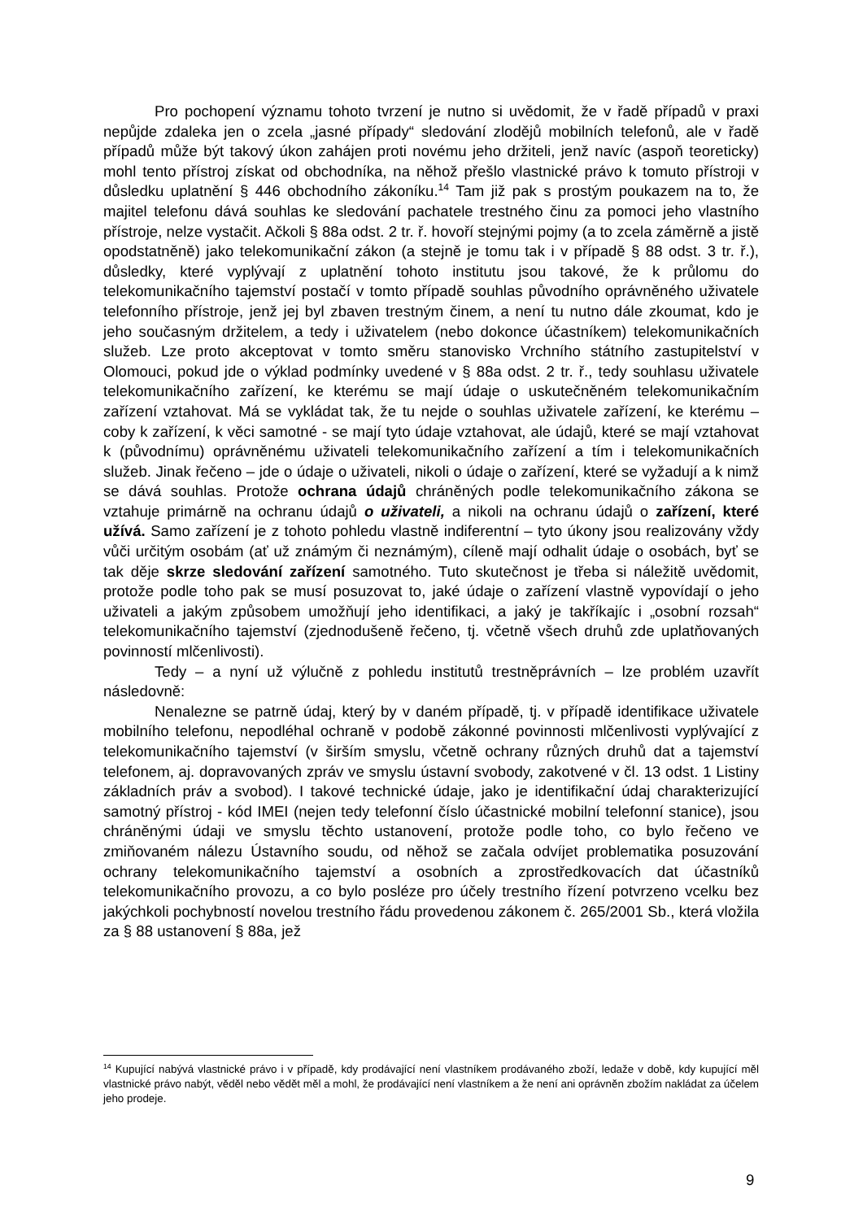Pro pochopení významu tohoto tvrzení je nutno si uvědomit, že v řadě případů v praxi nepůjde zdaleka jen o zcela „jasné případy“ sledování zlodějů mobilních telefonů, ale v řadě případů může být takový úkon zahájen proti novému jeho držiteli, jenž navíc (aspoň teoreticky) mohl tento přístroj získat od obchodníka, na něhož přešlo vlastnické právo k tomuto přístroji v důsledku uplatnění § 446 obchodního zákoníku.<sup>14</sup> Tam již pak s prostým poukazem na to, že majitel telefonu dává souhlas ke sledování pachatele trestného činu za pomoci jeho vlastního přístroje, nelze vystačit. Ačkoli § 88a odst. 2 tr. ř. hovoří stejnými pojmy (a to zcela záměrně a jistě opodstatněně) jako telekomunikační zákon (a stejně je tomu tak i v případě § 88 odst. 3 tr. ř.), důsledky, které vyplývají z uplatnění tohoto institutu jsou takové, že k průlomu do telekomunikačního tajemství postačí v tomto případě souhlas původního oprávněného uživatele telefonního přístroje, jenž jej byl zbaven trestným činem, a není tu nutno dále zkoumat, kdo je jeho současným držitelem, a tedy i uživatelem (nebo dokonce účastníkem) telekomunikačních služeb. Lze proto akceptovat v tomto směru stanovisko Vrchního státního zastupitelství v Olomouci, pokud jde o výklad podmínky uvedené v § 88a odst. 2 tr. ř., tedy souhlasu uživatele telekomunikačního zařízení, ke kterému se mají údaje o uskutečněném telekomunikačním zařízení vztahovat. Má se vykládat tak, že tu nejde o souhlas uživatele zařízení, ke kterému – coby k zařízení, k věci samotné - se mají tyto údaje vztahovat, ale údajů, které se mají vztahovat k (původnímu) oprávněnému uživateli telekomunikačního zařízení a tím i telekomunikačních služeb. Jinak řečeno – jde o údaje o uživateli, nikoli o údaje o zařízení, které se vyžadují a k nimž se dává souhlas. Protože ochrana údajů chráněných podle telekomunikačního zákona se vztahuje primárně na ochranu údajů o uživateli, a nikoli na ochranu údajů o zařízení, které užívá. Samo zařízení je z tohoto pohledu vlastně indiferentní – tyto úkony jsou realizovány vždy vůči určitým osobám (ať už známým či neznámým), cíleně mají odhalit údaje o osobách, byť se tak děje skrze sledování zařízení samotného. Tuto skutečnost je třeba si náležitě uvědomit, protože podle toho pak se musí posuzovat to, jaké údaje o zařízení vlastně vypovídají o jeho uživateli a jakým způsobem umožňují jeho identifikaci, a jaký je takříkajíc i „osobní rozsah“ telekomunikačního tajemství (zjednodušeně řečeno, tj. včetně všech druhů zde uplatňovaných povinností mlčenlivosti).
Tedy – a nyní už výlučně z pohledu institutů trestněprávních – lze problém uzavřít následovně:
Nenalezne se patrně údaj, který by v daném případě, tj. v případě identifikace uživatele mobilního telefonu, nepodléhal ochraně v podobě zákonné povinnosti mlčenlivosti vyplývající z telekomunikačního tajemství (v širším smyslu, včetně ochrany různých druhů dat a tajemství telefonem, aj. dopravovaných zpráv ve smyslu ústavní svobody, zakotvené v čl. 13 odst. 1 Listiny základních práv a svobod). I takové technické údaje, jako je identifikační údaj charakterizující samotný přístroj - kód IMEI (nejen tedy telefonní číslo účastnické mobilní telefonní stanice), jsou chráněnými údaji ve smyslu těchto ustanovení, protože podle toho, co bylo řečeno ve zmiňovaném nálezu Ústavního soudu, od něhož se začala odvíjet problematika posuzování ochrany telekomunikačního tajemství a osobních a zprostředkovacích dat účastníků telekomunikačního provozu, a co bylo posléze pro účely trestního řízení potvrzeno vcelku bez jakýchkoli pochybností novelou trestního řádu provedenou zákonem č. 265/2001 Sb., která vložila za § 88 ustanovení § 88a, jež
<sup>14</sup> Kupující nabývá vlastnické právo i v případě, kdy prodávající není vlastníkem prodávaného zboží, ledaže v době, kdy kupující měl vlastnické právo nabýt, věděl nebo vědět měl a mohl, že prodávající není vlastníkem a že není ani oprávněn zbožím nakládat za účelem jeho prodeje.
9